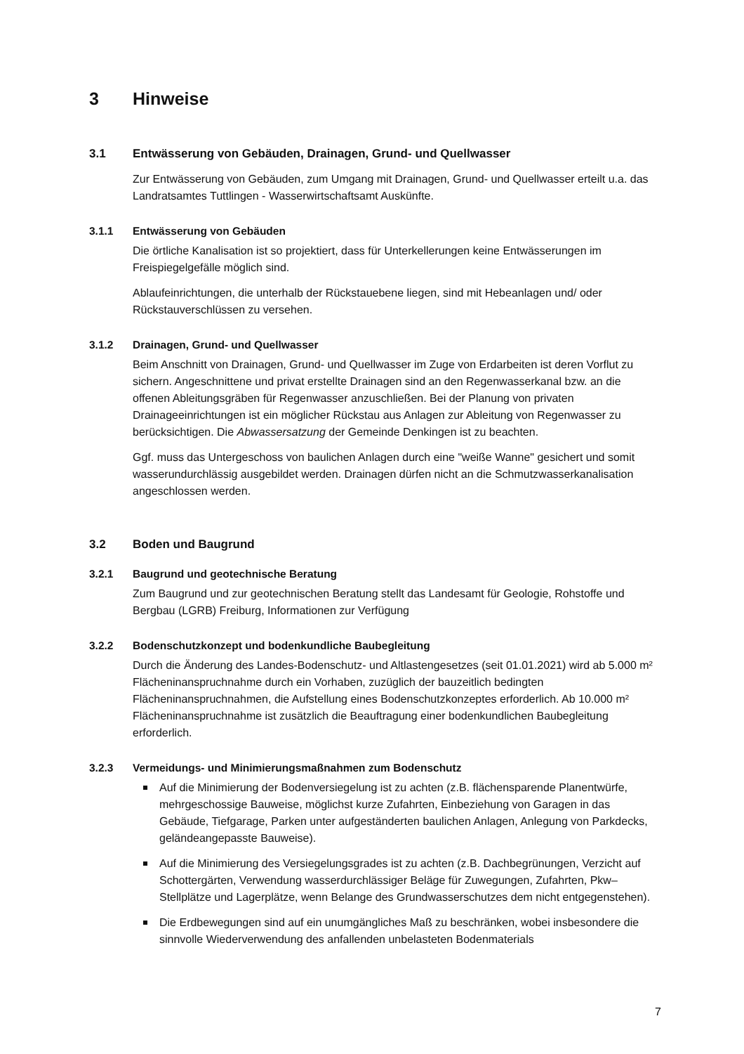3 Hinweise
3.1 Entwässerung von Gebäuden, Drainagen, Grund- und Quellwasser
Zur Entwässerung von Gebäuden, zum Umgang mit Drainagen, Grund- und Quellwasser erteilt u.a. das Landratsamtes Tuttlingen - Wasserwirtschaftsamt Auskünfte.
3.1.1 Entwässerung von Gebäuden
Die örtliche Kanalisation ist so projektiert, dass für Unterkellerungen keine Entwässerungen im Freispiegelgefälle möglich sind.
Ablaufeinrichtungen, die unterhalb der Rückstauebene liegen, sind mit Hebeanlagen und/ oder Rückstauverschlüssen zu versehen.
3.1.2 Drainagen, Grund- und Quellwasser
Beim Anschnitt von Drainagen, Grund- und Quellwasser im Zuge von Erdarbeiten ist deren Vorflut zu sichern. Angeschnittene und privat erstellte Drainagen sind an den Regenwasserkanal bzw. an die offenen Ableitungsgräben für Regenwasser anzuschließen. Bei der Planung von privaten Drainageeinrichtungen ist ein möglicher Rückstau aus Anlagen zur Ableitung von Regenwasser zu berücksichtigen. Die Abwassersatzung der Gemeinde Denkingen ist zu beachten.
Ggf. muss das Untergeschoss von baulichen Anlagen durch eine "weiße Wanne" gesichert und somit wasserundurchlässig ausgebildet werden. Drainagen dürfen nicht an die Schmutzwasserkanalisation angeschlossen werden.
3.2 Boden und Baugrund
3.2.1 Baugrund und geotechnische Beratung
Zum Baugrund und zur geotechnischen Beratung stellt das Landesamt für Geologie, Rohstoffe und Bergbau (LGRB) Freiburg, Informationen zur Verfügung
3.2.2 Bodenschutzkonzept und bodenkundliche Baubegleitung
Durch die Änderung des Landes-Bodenschutz- und Altlastengesetzes (seit 01.01.2021) wird ab 5.000 m² Flächeninanspruchnahme durch ein Vorhaben, zuzüglich der bauzeitlich bedingten Flächeninanspruchnahmen, die Aufstellung eines Bodenschutzkonzeptes erforderlich. Ab 10.000 m² Flächeninanspruchnahme ist zusätzlich die Beauftragung einer bodenkundlichen Baubegleitung erforderlich.
3.2.3 Vermeidungs- und Minimierungsmaßnahmen zum Bodenschutz
Auf die Minimierung der Bodenversiegelung ist zu achten (z.B. flächensparende Planentwürfe, mehrgeschossige Bauweise, möglichst kurze Zufahrten, Einbeziehung von Garagen in das Gebäude, Tiefgarage, Parken unter aufgeständerten baulichen Anlagen, Anlegung von Parkdecks, geländeangepasste Bauweise).
Auf die Minimierung des Versiegelungsgrades ist zu achten (z.B. Dachbegrünungen, Verzicht auf Schottergärten, Verwendung wasserdurchlässiger Beläge für Zuwegungen, Zufahrten, Pkw–Stellplätze und Lagerplätze, wenn Belange des Grundwasserschutzes dem nicht entgegenstehen).
Die Erdbewegungen sind auf ein unumgängliches Maß zu beschränken, wobei insbesondere die sinnvolle Wiederverwendung des anfallenden unbelasteten Bodenmaterials
7